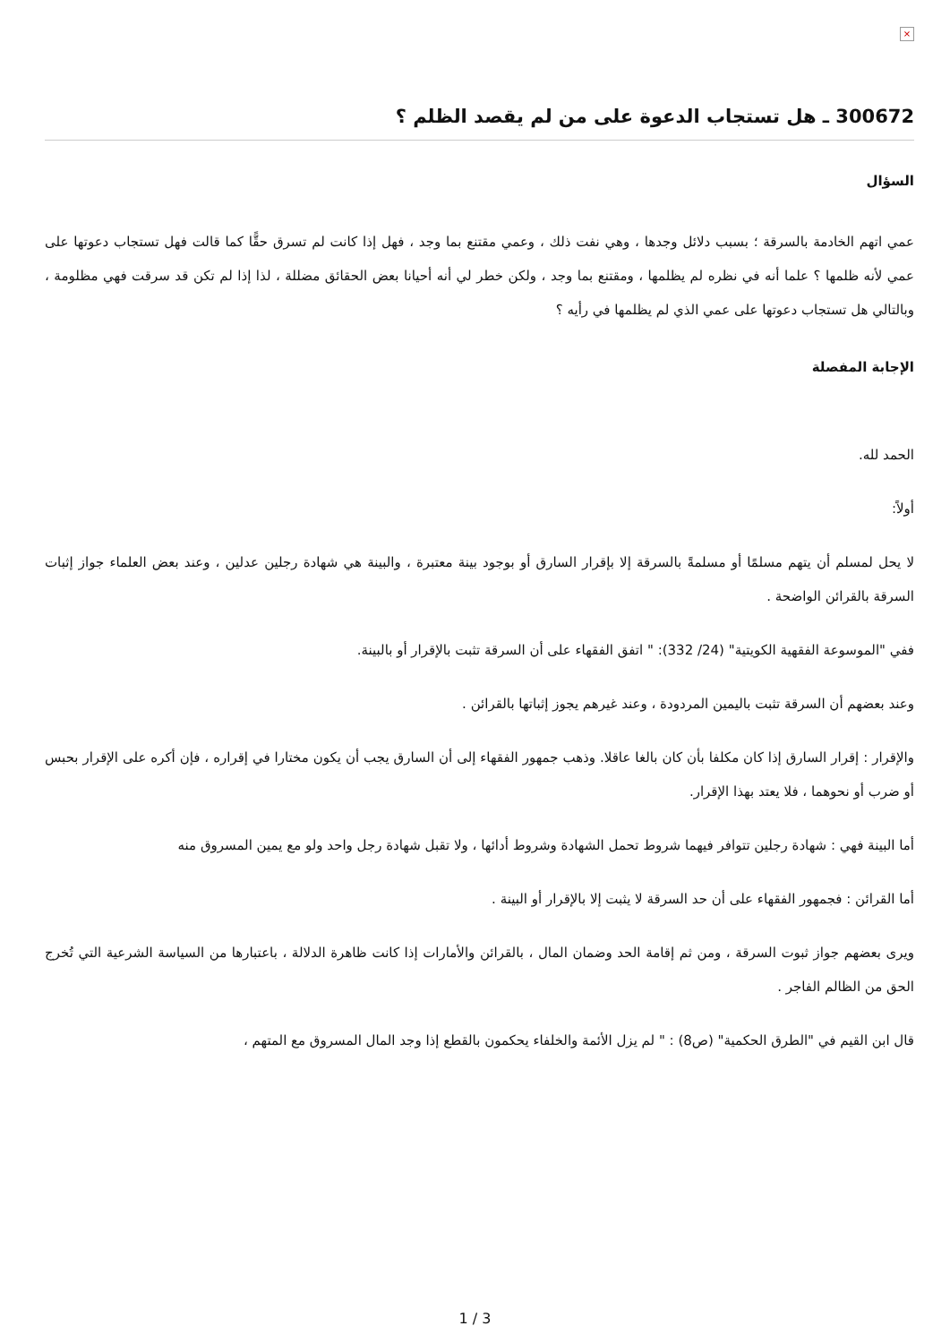×
300672 ـ هل تستجاب الدعوة على من لم يقصد الظلم ؟
السؤال
عمي اتهم الخادمة بالسرقة ؛ بسبب دلائل وجدها ، وهي نفت ذلك ، وعمي مقتنع بما وجد ، فهل إذا كانت لم تسرق حقًّا كما قالت فهل تستجاب دعوتها على عمي لأنه ظلمها ؟ علما أنه في نظره لم يظلمها ، ومقتنع بما وجد ، ولكن خطر لي أنه أحيانا بعض الحقائق مضللة ، لذا إذا لم تكن قد سرقت فهي مظلومة ، وبالتالي هل تستجاب دعوتها على عمي الذي لم يظلمها في رأيه ؟
الإجابة المفصلة
الحمد لله.
أولاً:
لا يحل لمسلم أن يتهم مسلمًا أو مسلمةً بالسرقة إلا بإقرار السارق أو بوجود بينة معتبرة ، والبينة هي شهادة رجلين عدلين ، وعند بعض العلماء جواز إثبات السرقة بالقرائن الواضحة .
ففي "الموسوعة الفقهية الكويتية" (24/ 332): " اتفق الفقهاء على أن السرقة تثبت بالإقرار أو بالبينة.
وعند بعضهم أن السرقة تثبت باليمين المردودة ، وعند غيرهم يجوز إثباتها بالقرائن .
والإقرار : إقرار السارق إذا كان مكلفا بأن كان بالغا عاقلا. وذهب جمهور الفقهاء إلى أن السارق يجب أن يكون مختارا في إقراره ، فإن أكره على الإقرار بحبس أو ضرب أو نحوهما ، فلا يعتد بهذا الإقرار.
أما البينة فهي : شهادة رجلين تتوافر فيهما شروط تحمل الشهادة وشروط أدائها ، ولا تقبل شهادة رجل واحد ولو مع يمين المسروق منه
أما القرائن : فجمهور الفقهاء على أن حد السرقة لا يثبت إلا بالإقرار أو البينة .
ويرى بعضهم جواز ثبوت السرقة ، ومن ثم إقامة الحد وضمان المال ، بالقرائن والأمارات إذا كانت ظاهرة الدلالة ، باعتبارها من السياسة الشرعية التي تُخرج الحق من الظالم الفاجر .
قال ابن القيم في "الطرق الحكمية" (ص8) : " لم يزل الأئمة والخلفاء يحكمون بالقطع إذا وجد المال المسروق مع المتهم ،
1 / 3